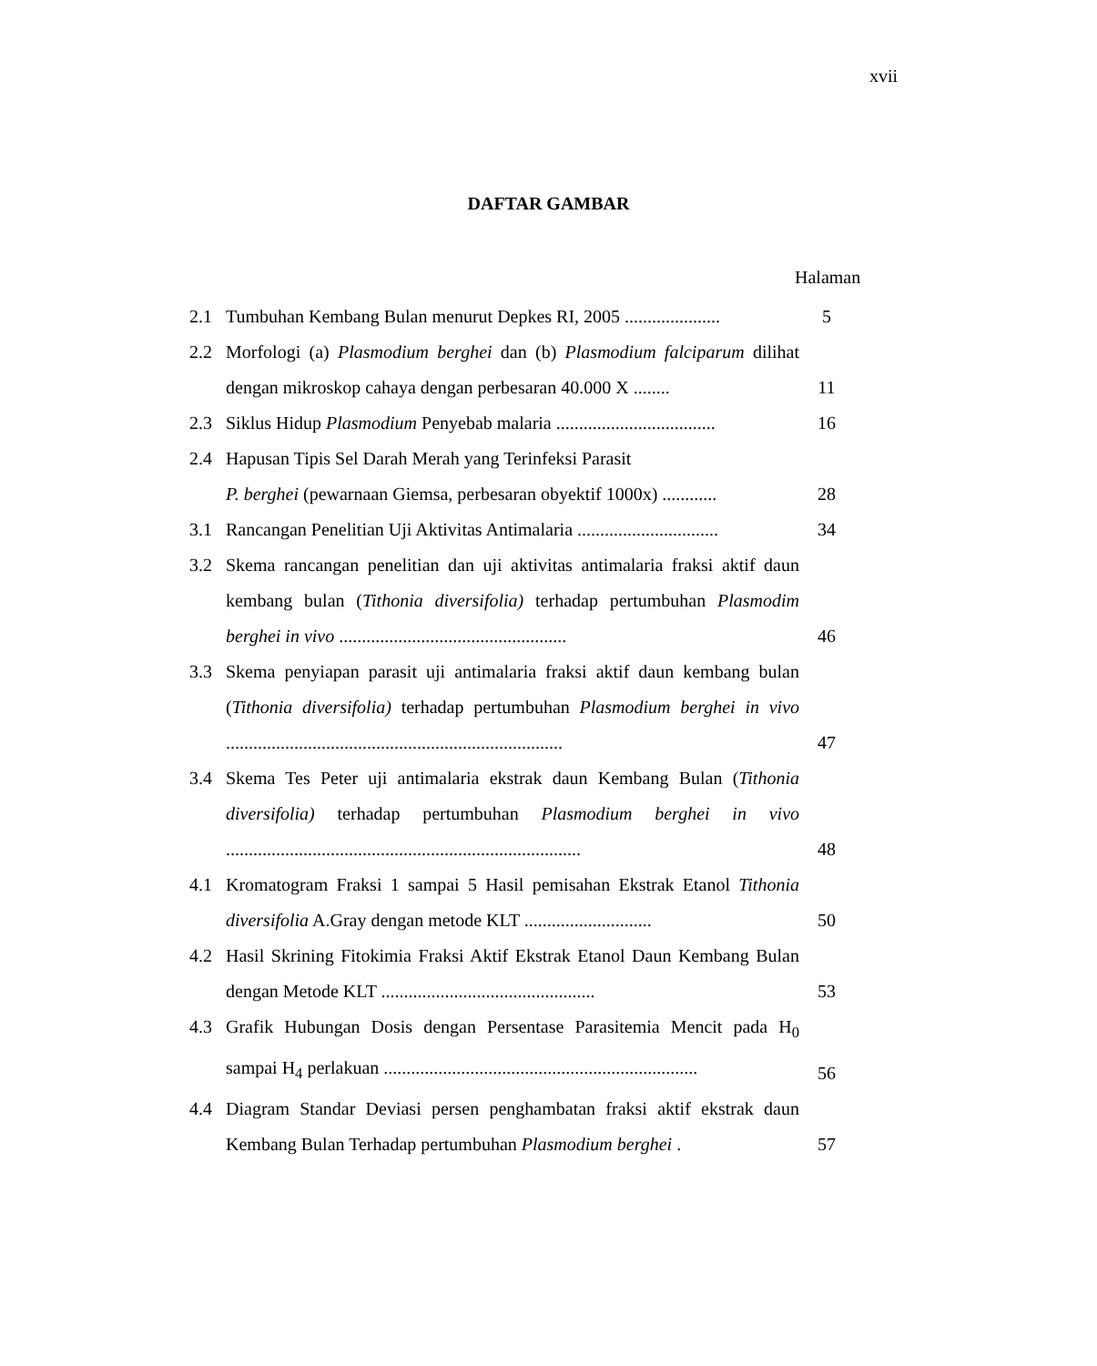xvii
DAFTAR GAMBAR
Halaman
| 2.1 | Tumbuhan Kembang Bulan menurut Depkes RI, 2005 ..................... | 5 |
| 2.2 | Morfologi (a) Plasmodium berghei dan (b) Plasmodium falciparum dilihat dengan mikroskop cahaya dengan perbesaran 40.000 X ........ | 11 |
| 2.3 | Siklus Hidup Plasmodium Penyebab malaria ................................... | 16 |
| 2.4 | Hapusan Tipis Sel Darah Merah yang Terinfeksi Parasit P. berghei (pewarnaan Giemsa, perbesaran obyektif 1000x) ............ | 28 |
| 3.1 | Rancangan Penelitian Uji Aktivitas Antimalaria ............................... | 34 |
| 3.2 | Skema rancangan penelitian dan uji aktivitas antimalaria fraksi aktif daun kembang bulan ( Tithonia diversifolia) terhadap pertumbuhan Plasmodim berghei in vivo .................................................. | 46 |
| 3.3 | Skema penyiapan parasit uji antimalaria fraksi aktif daun kembang bulan ( Tithonia diversifolia) terhadap pertumbuhan Plasmodium berghei in vivo .......................................................................... | 47 |
| 3.4 | Skema Tes Peter uji antimalaria ekstrak daun Kembang Bulan ( Tithonia diversifolia) terhadap pertumbuhan Plasmodium berghei in vivo .............................................................................. | 48 |
| 4.1 | Kromatogram Fraksi 1 sampai 5 Hasil pemisahan Ekstrak Etanol Tithonia diversifolia A.Gray dengan metode KLT ............................ | 50 |
| 4.2 | Hasil Skrining Fitokimia Fraksi Aktif Ekstrak Etanol Daun Kembang Bulan dengan Metode KLT ............................................... | 53 |
| 4.3 | Grafik Hubungan Dosis dengan Persentase Parasitemia Mencit pada H<sub>0</sub> sampai H<sub>4</sub> perlakuan ..................................................................... | 56 |
| 4.4 | Diagram Standar Deviasi persen penghambatan fraksi aktif ekstrak daun Kembang Bulan Terhadap pertumbuhan Plasmodium berghei . | 57 |